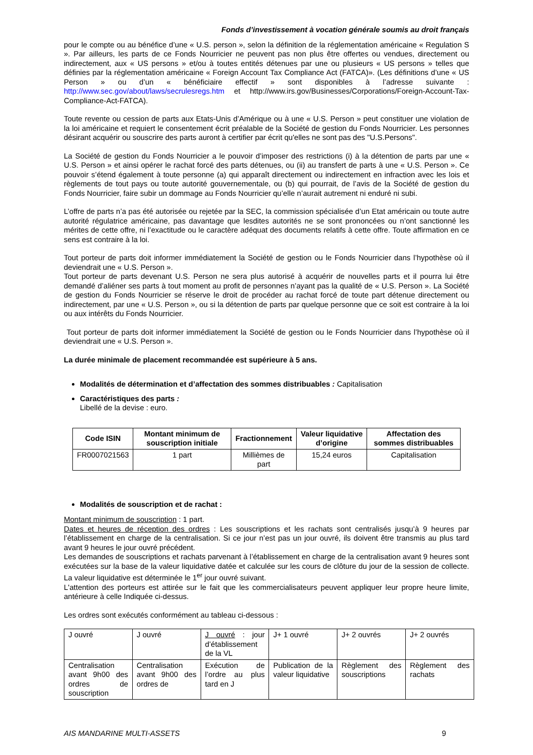Fonds d’investissement à vocation générale soumis au droit français
pour le compte ou au bénéfice d’une « U.S. person », selon la définition de la réglementation américaine « Regulation S ». Par ailleurs, les parts de ce Fonds Nourricier ne peuvent pas non plus être offertes ou vendues, directement ou indirectement, aux « US persons » et/ou à toutes entités détenues par une ou plusieurs « US persons » telles que définies par la réglementation américaine « Foreign Account Tax Compliance Act (FATCA)». (Les définitions d’une « US Person » ou d’un « bénéficiaire effectif » sont disponibles à l’adresse suivante : http://www.sec.gov/about/laws/secrulesregs.htm et http://www.irs.gov/Businesses/Corporations/Foreign-Account-Tax-Compliance-Act-FATCA).
Toute revente ou cession de parts aux Etats-Unis d’Amérique ou à une « U.S. Person » peut constituer une violation de la loi américaine et requiert le consentement écrit préalable de la Société de gestion du Fonds Nourricier. Les personnes désirant acquérir ou souscrire des parts auront à certifier par écrit qu'elles ne sont pas des "U.S.Persons".
La Société de gestion du Fonds Nourricier a le pouvoir d’imposer des restrictions (i) à la détention de parts par une « U.S. Person » et ainsi opérer le rachat forcé des parts détenues, ou (ii) au transfert de parts à une « U.S. Person ». Ce pouvoir s’étend également à toute personne (a) qui apparaît directement ou indirectement en infraction avec les lois et règlements de tout pays ou toute autorité gouvernementale, ou (b) qui pourrait, de l’avis de la Société de gestion du Fonds Nourricier, faire subir un dommage au Fonds Nourricier qu’elle n’aurait autrement ni enduré ni subi.
L’offre de parts n’a pas été autorisée ou rejetée par la SEC, la commission spécialisée d’un Etat américain ou toute autre autorité régulatrice américaine, pas davantage que lesdites autorités ne se sont prononcées ou n’ont sanctionné les mérites de cette offre, ni l’exactitude ou le caractère adéquat des documents relatifs à cette offre. Toute affirmation en ce sens est contraire à la loi.
Tout porteur de parts doit informer immédiatement la Société de gestion ou le Fonds Nourricier dans l’hypothèse où il deviendrait une « U.S. Person ».
Tout porteur de parts devenant U.S. Person ne sera plus autorisé à acquérir de nouvelles parts et il pourra lui être demandé d’aliéner ses parts à tout moment au profit de personnes n’ayant pas la qualité de « U.S. Person ». La Société de gestion du Fonds Nourricier se réserve le droit de procéder au rachat forcé de toute part détenue directement ou indirectement, par une « U.S. Person », ou si la détention de parts par quelque personne que ce soit est contraire à la loi ou aux intérêts du Fonds Nourricier.
Tout porteur de parts doit informer immédiatement la Société de gestion ou le Fonds Nourricier dans l’hypothèse où il deviendrait une « U.S. Person ».
La durée minimale de placement recommandée est supérieure à 5 ans.
Modalités de détermination et d’affectation des sommes distribuables : Capitalisation
Caractéristiques des parts :
Libellé de la devise : euro.
| Code ISIN | Montant minimum de souscription initiale | Fractionnement | Valeur liquidative d’origine | Affectation des sommes distribuables |
| --- | --- | --- | --- | --- |
| FR0007021563 | 1 part | Millièmes de part | 15,24 euros | Capitalisation |
Modalités de souscription et de rachat :
Montant minimum de souscription : 1 part.
Dates et heures de réception des ordres : Les souscriptions et les rachats sont centralisés jusqu’à 9 heures par l’établissement en charge de la centralisation. Si ce jour n’est pas un jour ouvré, ils doivent être transmis au plus tard avant 9 heures le jour ouvré précédent.
Les demandes de souscriptions et rachats parvenant à l’établissement en charge de la centralisation avant 9 heures sont exécutées sur la base de la valeur liquidative datée et calculée sur les cours de clôture du jour de la session de collecte. La valeur liquidative est déterminée le 1<sup>er</sup> jour ouvré suivant.
L'attention des porteurs est attirée sur le fait que les commercialisateurs peuvent appliquer leur propre heure limite, antérieure à celle Indiquée ci-dessus.
Les ordres sont exécutés conformément au tableau ci-dessous :
| J ouvré | J ouvré | J ouvré : jour d’établissement de la VL | J+ 1 ouvré | J+ 2 ouvrés | J+ 2 ouvrés |
| Centralisation avant 9h00 des ordres de souscription | Centralisation avant 9h00 des ordres de | Exécution de l’ordre au plus tard en J | Publication de la valeur liquidative | Règlement des souscriptions | Règlement des rachats |
AIS MANDARINE MULTI-ASSETS 9